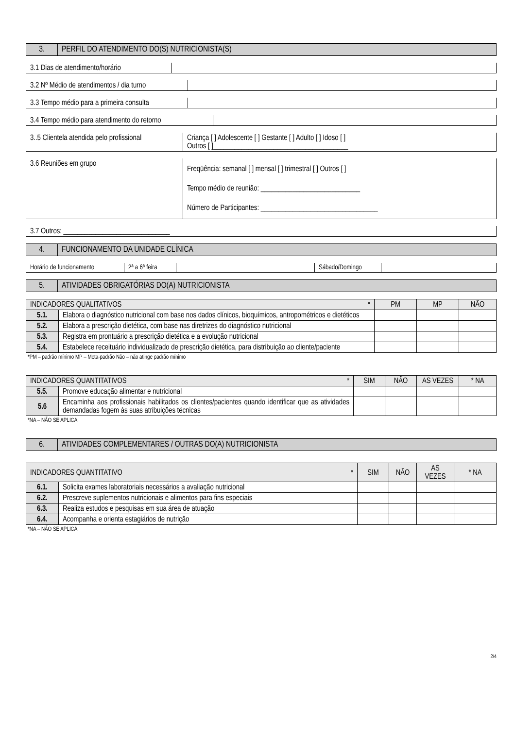| 3. | PERFIL DO ATENDIMENTO DO(S) NUTRICIONISTA(S) |
| 3.1 Dias de atendimento/horário | |
| 3.2 Nº Médio de atendimentos / dia turno | |
| 3.3 Tempo médio para a primeira consulta | |
| 3.4 Tempo médio para atendimento do retorno | |
| 3..5 Clientela atendida pelo profissional | Criança [ ] Adolescente [ ] Gestante [ ] Adulto [ ] Idoso [ ] Outros [ ]______________________________________ |
| 3.6 Reuniões em grupo | Freqüência: semanal [ ] mensal [ ] trimestral [ ] Outros [ ] Tempo médio de reunião: ____________________________ Número de Participantes: _________________________________ |
| 3.7 Outros: ______________________________ |
| 4. | FUNCIONAMENTO DA UNIDADE CLÍNICA |
| Horário de funcionamento | 2ª a 6ª feira | | Sábado/Domingo | |
| 5. | ATIVIDADES OBRIGATÓRIAS DO(A) NUTRICIONISTA |
| INDICADORES QUALITATIVOS * | | PM | MP | NÃO |
| --- | --- | --- | --- | --- |
| 5.1. | Elabora o diagnóstico nutricional com base nos dados clínicos, bioquímicos, antropométricos e dietéticos | | | |
| 5.2. | Elabora a prescrição dietética, com base nas diretrizes do diagnóstico nutricional | | | |
| 5.3. | Registra em prontuário a prescrição dietética e a evolução nutricional | | | |
| 5.4. | Estabelece receituário individualizado de prescrição dietética, para distribuição ao cliente/paciente | | | |
*PM – padrão mínimo MP – Meta-padrão Não – não atinge padrão mínimo
| INDICADORES QUANTITATIVOS * | | SIM | NÃO | AS VEZES | * NA |
| --- | --- | --- | --- | --- | --- |
| 5.5. | Promove educação alimentar e nutricional | | | | |
| 5.6 | Encaminha aos profissionais habilitados os clientes/pacientes quando identificar que as atividades demandadas fogem às suas atribuições técnicas | | | | |
*NA – NÃO SE APLICA
| 6. | ATIVIDADES COMPLEMENTARES / OUTRAS DO(A) NUTRICIONISTA |
| INDICADORES QUANTITATIVO * | | SIM | NÃO | AS VEZES | * NA |
| --- | --- | --- | --- | --- | --- |
| 6.1. | Solicita exames laboratoriais necessários a avaliação nutricional | | | | |
| 6.2. | Prescreve suplementos nutricionais e alimentos para fins especiais | | | | |
| 6.3. | Realiza estudos e pesquisas em sua área de atuação | | | | |
| 6.4. | Acompanha e orienta estagiários de nutrição | | | | |
*NA – NÃO SE APLICA
2/4